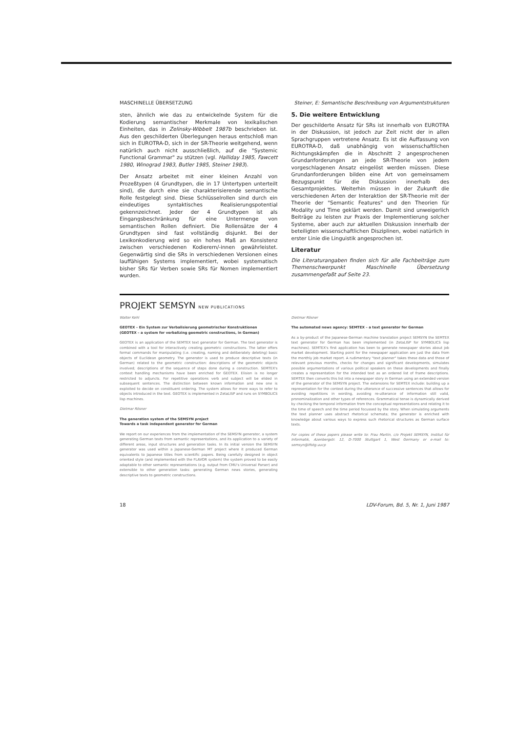MASCHINELLE ÜBERSETZUNG Steiner, E: Semantische Beschreibung von Argumentstrukturen
sten, ähnlich wie das zu entwickelnde System für die Kodierung semantischer Merkmale von lexikalischen Einheiten, das in Zelinsky-Wibbelt 1987b beschrieben ist. Aus den geschilderten Überlegungen heraus entschloß man sich in EUROTRA-D, sich in der SR-Theorie weitgehend, wenn natürlich auch nicht ausschließlich, auf die "Systemic Functional Grammar" zu stützen (vgl. Halliday 1985, Fawcett 1980, Winograd 1983, Butler 1985, Steiner 1983).
Der Ansatz arbeitet mit einer kleinen Anzahl von Prozeßtypen (4 Grundtypen, die in 17 Untertypen unterteilt sind), die durch eine sie charakterisierende semantische Rolle festgelegt sind. Diese Schlüsselrollen sind durch ein eindeutiges syntaktisches Realisierungspotential gekennzeichnet. Jeder der 4 Grundtypen ist als Eingangsbeschränkung für eine Untermenge von semantischen Rollen definiert. Die Rollensätze der 4 Grundtypen sind fast vollständig disjunkt. Bei der Lexikonkodierung wird so ein hohes Maß an Konsistenz zwischen verschiedenen Kodierern/-innen gewährleistet. Gegenwärtig sind die SRs in verschiedenen Versionen eines lauffähigen Systems implementiert, wobei systematisch bisher SRs für Verben sowie SRs für Nomen implementiert wurden.
5. Die weitere Entwicklung
Der geschilderte Ansatz für SRs ist innerhalb von EUROTRA in der Diskussion, ist jedoch zur Zeit nicht der in allen Sprachgruppen vertretene Ansatz. Es ist die Auffassung von EUROTRA-D, daß unabhängig von wissenschaftlichen Richtungskämpfen die in Abschnitt 2 angesprochenen Grundanforderungen an jede SR-Theorie von jedem vorgeschlagenen Ansatz eingelöst werden müssen. Diese Grundanforderungen bilden eine Art von gemeinsamem Bezugspunkt für die Diskussion innerhalb des Gesamtprojektes. Weiterhin müssen in der Zukunft die verschiedenen Arten der Interaktion der SR-Theorie mit der Theorie der "Semantic Features" und den Theorien für Modality und Time geklärt werden. Damit sind unweigerlich Beiträge zu leisten zur Praxis der Implementierung solcher Systeme, aber auch zur aktuellen Diskussion innerhalb der beteiligten wissenschaftlichen Disziplinen, wobei natürlich in erster Linie die Linguistik angesprochen ist.
Literatur
Die Literaturangaben finden sich für alle Fachbeiträge zum Themenschwerpunkt Maschinelle Übersetzung zusammengefaßt auf Seite 23.
PROJEKT SEMSYN NEW PUBLICATIONS
Walter Kehl
GEOTEX – Ein System zur Verbalisierung geometrischer Konstruktionen
(GEOTEX – a system for verbalizing geometric constructions, in German)
GEOTEX is an application of the SEMTEX text generator for German. The text generator is combined with a tool for interactively creating geometric constructions. The latter offers formal commands for manipulating (i.e. creating, naming and deliberately deleting) basic objects of Euclidean geometry. The generator is used to produce descriptive texts (in German) related to the geometric construction: descriptions of the geometric objects involved; descriptions of the sequence of steps done during a construction. SEMTEX's context handling mechanisms have been enriched for GEOTEX. Elision is no longer restricted to adjuncts. For repetitive operations verb and subject will be elided in subsequent sentences. The distinction between known information and new one is exploited to decide on constituent ordering. The system allows for more ways to refer to objects introduced in the text. GEOTEX is implemented in ZetaLISP and runs on SYMBOLICS lisp machines.
Dietmar Rösner
The generation system of the SEMSYN project
Towards a task independent generator for German
We report on our experiences from the implementation of the SEMSYN generator, a system generating German texts from semantic representations, and its application to a variety of different areas, input structures and generation tasks. In its initial version the SEMSYN generator was used within a Japanese-German MT project where it produced German equivalents to Japanese titles from scientific papers. Being carefully designed in object oriented style (and implemented with the FLAVOR system) the system proved to be easily adaptable to other semantic representations (e.g. output from CMU's Universal Parser) and extensible to other generation tasks: generating German news stories, generating descriptive texts to geometric constructions.
Dietmar Rösner
The automated news agency: SEMTEX – a text generator for German
As a by-product of the Japanese-German machine translation project SEMSYN the SEMTEX text generator for German has been implemented (in ZetaLISP for SYMBOLICS lisp machines). SEMTEX's first application has been to generate newspaper stories about job market development. Starting point for the newspaper application are just the data from the monthly job market report. A rudimentary "text planner" takes these data and those of relevant previous months, checks for changes and significant developments, simulates possible argumentations of various political speakers on these developments and finally creates a representation for the intended text as an ordered list of frame descriptions. SEMTEX then converts this list into a newspaper story in German using an extended version of the generator of the SEMSYN project. The extensions for SEMTEX include: building up a representation for the context during the utterance of successive sentences that allows for avoiding repetitions in wording, avoiding re-utterance of information still valid, pronominalization and other types of references. Grammatical tense is dynamically derived by checking the temporal information from the conceptual representations and relating it to the time of speech and the time period focussed by the story. When simulating arguments the text planner uses abstract rhetorical schemata; the generator is enriched with knowledge about various ways to express such rhetorical structures as German surface texts.
For copies of these papers please write to: Frau Martin, c/o Projekt SEMSYN, Institut für Informatik, Azenbergstr. 12, D-7000 Stuttgart 1, West Germany or e-mail to: semsyn@ifistg.uucp
18 LDV-Forum, Bd. 5, Nr. 1, Juni 1987